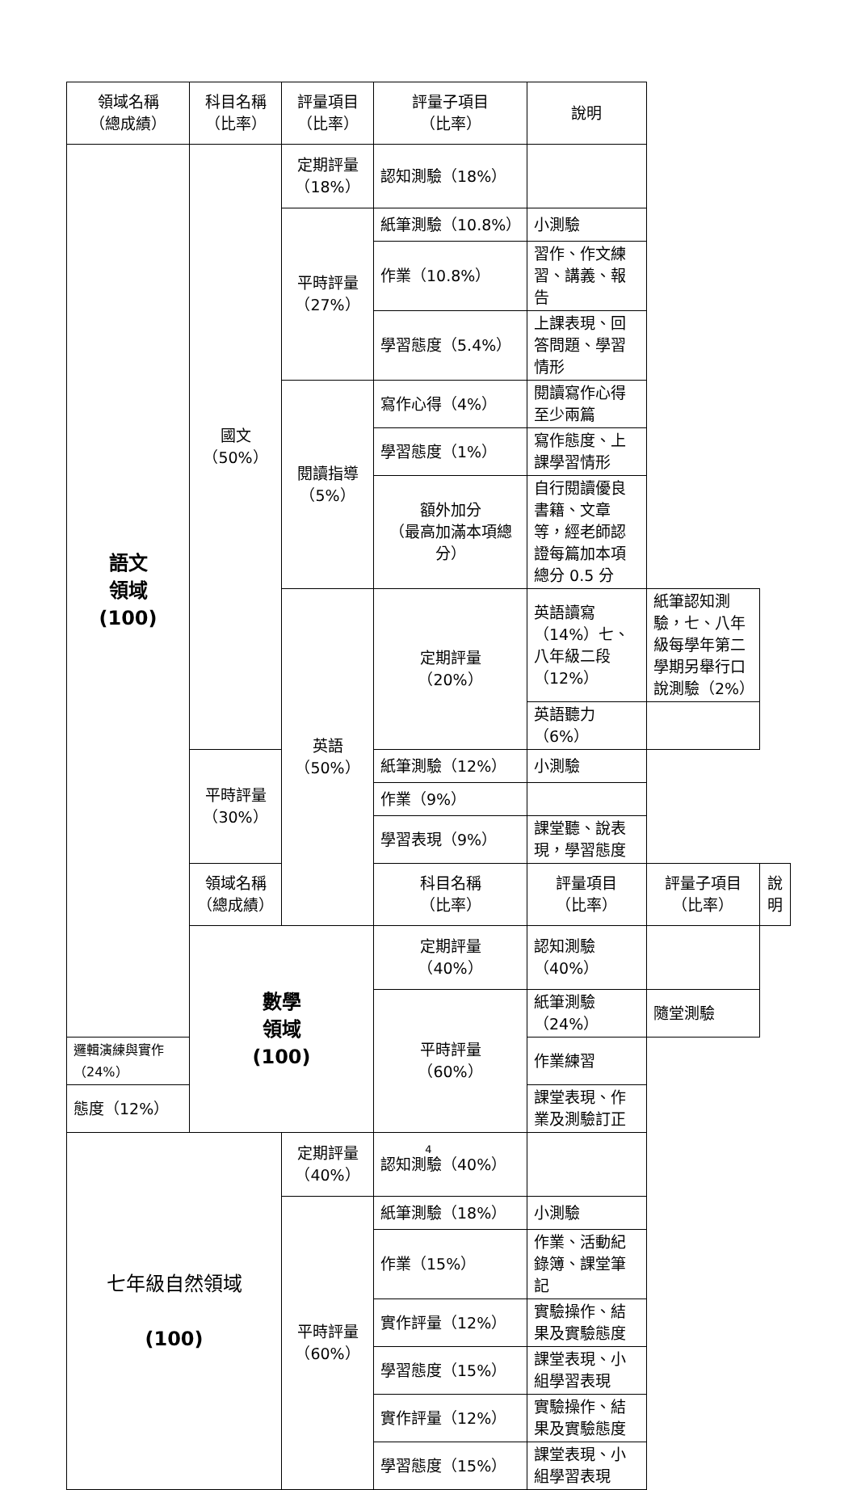| 領域名稱 （總成績） | 科目名稱 （比率） | 評量項目 （比率） | 評量子項目 （比率） | 說明 | | |
| --- | --- | --- | --- | --- | --- | --- |
| 語文 領域 (100) | 國文 （50%） | 定期評量 （18%） | 認知測驗（18%） | | | |
| | | 平時評量 （27%） | 紙筆測驗（10.8%） | 小測驗 | | |
| | | | 作業（10.8%） | 習作、作文練習、講義、報告 | | |
| | | | 學習態度（5.4%） | 上課表現、回答問題、學習情形 | | |
| | | 閱讀指導 （5%） | 寫作心得（4%） | 閱讀寫作心得至少兩篇 | | |
| | | | 學習態度（1%） | 寫作態度、上課學習情形 | | |
| | | | 額外加分 （最高加滿本項總分） | 自行閱讀優良書籍、文章等，經老師認證每篇加本項總分 0.5 分 | | |
| | | 英語 （50%） | 定期評量 （20%） | 英語讀寫（14%）七、八年級二段（12%） | 紙筆認知測驗，七、八年級每學年第二學期另舉行口說測驗（2%） | |
| | | | | 英語聽力（6%） | | |
| | 平時評量 （30%） | | 紙筆測驗（12%） | 小測驗 | | |
| | | | 作業（9%） | | | |
| | | | 學習表現（9%） | 課堂聽、說表現，學習態度 | | |
| | 領域名稱 （總成績） | | 科目名稱 （比率） | 評量項目 （比率） | 評量子項目 （比率） | 說明 |
| | 數學 領域 (100) | | 定期評量 （40%） | 認知測驗（40%） | | |
| | | | 平時評量 （60%） | 紙筆測驗（24%） | 隨堂測驗 | |
| 邏輯演練與實作（24%） | | | | 作業練習 | | |
| 態度（12%） | | | | 課堂表現、作業及測驗訂正 | | |
| 七年級自然領域 (100) | | 定期評量 （40%） | 認知測驗（40%） | | | |
| | | 平時評量 （60%） | 紙筆測驗（18%） | 小測驗 | | |
| | | | 作業（15%） | 作業、活動紀錄簿、課堂筆記 | | |
| | | | 實作評量（12%） | 實驗操作、結果及實驗態度 | | |
| | | | 學習態度（15%） | 課堂表現、小組學習表現 | | |
| | | | 實作評量（12%） | 實驗操作、結果及實驗態度 | | |
| | | | 學習態度（15%） | 課堂表現、小組學習表現 | | |
4